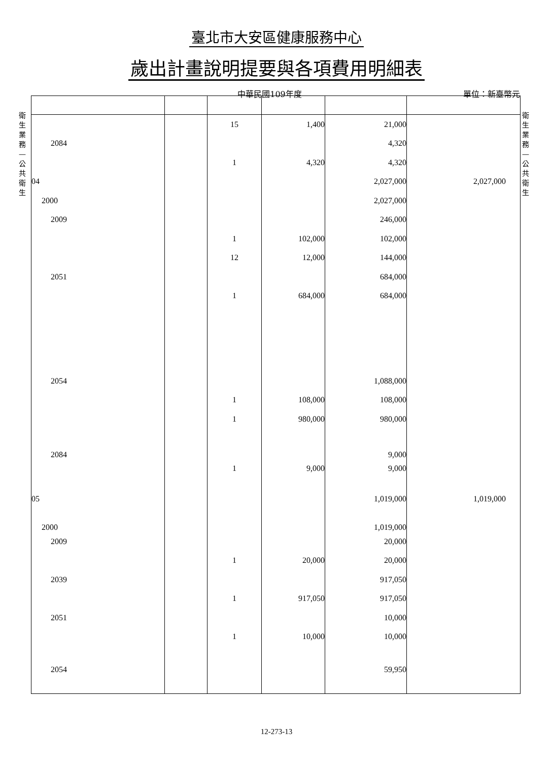臺北市大安區健康服務中心
歲出計畫說明提要與各項費用明細表
中華民國109年度 單位：新臺幣元
衛生業務—公共衛生
衛生業務—公共衛生
| | | 15 | 1,400 | 21,000 | |
| 2084 | | | | 4,320 | |
| | | 1 | 4,320 | 4,320 | |
| 04 | | | | 2,027,000 | 2,027,000 |
| 2000 | | | | 2,027,000 | |
| 2009 | | | | 246,000 | |
| | | 1 | 102,000 | 102,000 | |
| | | 12 | 12,000 | 144,000 | |
| 2051 | | | | 684,000 | |
| | | 1 | 684,000 | 684,000 | |
| 2054 | | | | 1,088,000 | |
| | | 1 | 108,000 | 108,000 | |
| | | 1 | 980,000 | 980,000 | |
| 2084 | | | | 9,000 | |
| | | 1 | 9,000 | 9,000 | |
| 05 | | | | 1,019,000 | 1,019,000 |
| 2000 | | | | 1,019,000 | |
| 2009 | | | | 20,000 | |
| | | 1 | 20,000 | 20,000 | |
| 2039 | | | | 917,050 | |
| | | 1 | 917,050 | 917,050 | |
| 2051 | | | | 10,000 | |
| | | 1 | 10,000 | 10,000 | |
| 2054 | | | | 59,950 | |
12-273-13